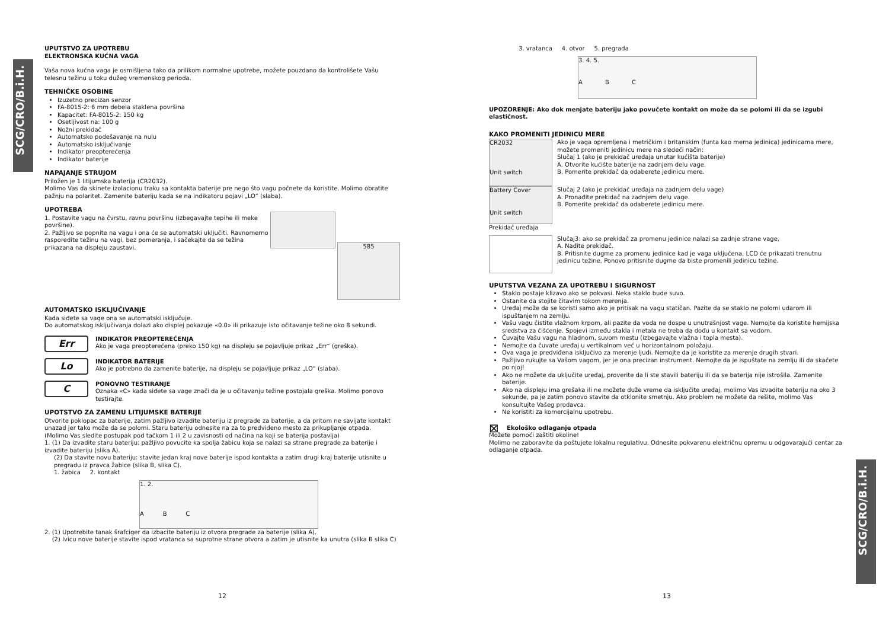SCG/CRO/B.i.H.
SCG/CRO/B.i.H.
UPUTSTVO ZA UPOTREBU
ELEKTRONSKA KUĆNA VAGA
Vaša nova kućna vaga je osmišljena tako da prilikom normalne upotrebe, možete pouzdano da kontrolišete Vašu telesnu težinu u toku dužeg vremenskog perioda.
TEHNIČKE OSOBINE
Izuzetno precizan senzor
FA-8015-2: 6 mm debela staklena površina
Kapacitet: FA-8015-2: 150 kg
Osetljivost na: 100 g
Nožni prekidač
Automatsko podešavanje na nulu
Automatsko isključivanje
Indikator preopterećenja
Indikator baterije
NAPAJANJE STRUJOM
Priložen je 1 litijumska baterija (CR2032).
Molimo Vas da skinete izolacionu traku sa kontakta baterije pre nego što vagu počnete da koristite. Molimo obratite pažnju na polaritet. Zamenite bateriju kada se na indikatoru pojavi „LO“ (slaba).
585
UPOTREBA
1. Postavite vagu na čvrstu, ravnu površinu (izbegavajte tepihe ili meke površine).
2. Pažljivo se popnite na vagu i ona će se automatski uključiti. Ravnomerno rasporedite težinu na vagi, bez pomeranja, i sačekajte da se težina prikazana na displeju zaustavi.
AUTOMATSKO ISKLJUČIVANJE
Kada siđete sa vage ona se automatski isključuje.
Do automatskog isključivanja dolazi ako displej pokazuje «0.0» ili prikazuje isto očitavanje težine oko 8 sekundi.
Err INDIKATOR PREOPTEREĆENJA
Ako je vaga preopterećena (preko 150 kg) na displeju se pojavljuje prikaz „Err“ (greška).
Lo INDIKATOR BATERIJE
Ako je potrebno da zamenite baterije, na displeju se pojavljuje prikaz „LO“ (slaba).
CPONOVNO TESTIRANJE
Oznaka «C» kada siđete sa vage znači da je u očitavanju težine postojala greška. Molimo ponovo testirajte.
UPOTSTVO ZA ZAMENU LITIJUMSKE BATERIJE
Otvorite poklopac za baterije, zatim pažljivo izvadite bateriju iz pregrade za baterije, a da pritom ne savijate kontakt unazad jer tako može da se polomi. Staru bateriju odnesite na za to predviđeno mesto za prikupljanje otpada.
(Molimo Vas sledite postupak pod tačkom 1 ili 2 u zavisnosti od načina na koji se baterija postavlja)
1. (1) Da izvadite staru bateriju: pažljivo povucite ka spolja žabicu koja se nalazi sa strane pregrade za baterije i izvadite bateriju (slika A).
(2) Da stavite novu bateriju: stavite jedan kraj nove baterije ispod kontakta a zatim drugi kraj baterije utisnite u pregradu iz pravca žabice (slika B, slika C).
1. žabica 2. kontakt
1. 2.
A B C
2. (1) Upotrebite tanak šrafciger da izbacite bateriju iz otvora pregrade za baterije (slika A).
(2) Ivicu nove baterije stavite ispod vratanca sa suprotne strane otvora a zatim je utisnite ka unutra (slika B slika C)
12
3. vratanca 4. otvor 5. pregrada
3. 4. 5.
A B C
UPOZORENJE: Ako dok menjate bateriju jako povučete kontakt on može da se polomi ili da se izgubi elastičnost.
KAKO PROMENITI JEDINICU MERE
CR2032
Unit switch
Ako je vaga opremljena i metričkim i britanskim (funta kao merna jedinica) jedinicama mere, možete promeniti jedinicu mere na sledeći način:
Slučaj 1 (ako je prekidač uređaja unutar kućišta baterije)
A. Otvorite kućište baterije na zadnjem delu vage.
B. Pomerite prekidač da odaberete jedinicu mere.
Battery Cover
Unit switch
Slučaj 2 (ako je prekidač uređaja na zadnjem delu vage)
A. Pronađite prekidač na zadnjem delu vage.
B. Pomerite prekidač da odaberete jedinicu mere.
Prekidač uređaja
Slučaj3: ako se prekidač za promenu jedinice nalazi sa zadnje strane vage,
A. Nađite prekidač.
B. Pritisnite dugme za promenu jedinice kad je vaga uključena, LCD će prikazati trenutnu jedinicu težine. Ponovo pritisnite dugme da biste promenili jedinicu težine.
UPUTSTVA VEZANA ZA UPOTREBU I SIGURNOST
Staklo postaje klizavo ako se pokvasi. Neka staklo bude suvo.
Ostanite da stojite čitavim tokom merenja.
Uređaj može da se koristi samo ako je pritisak na vagu statičan. Pazite da se staklo ne polomi udarom ili ispuštanjem na zemlju.
Vašu vagu čistite vlažnom krpom, ali pazite da voda ne dospe u unutrašnjost vage. Nemojte da koristite hemijska sredstva za čišćenje. Spojevi između stakla i metala ne treba da dođu u kontakt sa vodom.
Čuvajte Vašu vagu na hladnom, suvom mestu (izbegavajte vlažna i topla mesta).
Nemojte da čuvate uređaj u vertikalnom već u horizontalnom položaju.
Ova vaga je predviđena isključivo za merenje ljudi. Nemojte da je koristite za merenje drugih stvari.
Pažljivo rukujte sa Vašom vagom, jer je ona precizan instrument. Nemojte da je ispuštate na zemlju ili da skačete po njoj!
Ako ne možete da uključite uređaj, proverite da li ste stavili bateriju ili da se baterija nije istrošila. Zamenite baterije.
Ako na displeju ima grešaka ili ne možete duže vreme da isključite uređaj, molimo Vas izvadite bateriju na oko 3 sekunde, pa je zatim ponovo stavite da otklonite smetnju. Ako problem ne možete da rešite, molimo Vas konsultujte Vašeg prodavca.
Ne koristiti za komercijalnu upotrebu.
⊠
Ekološko odlaganje otpada
Možete pomoći zaštiti okoline!
Molimo ne zaboravite da poštujete lokalnu regulativu. Odnesite pokvarenu električnu opremu u odgovarajući centar za odlaganje otpada.
13